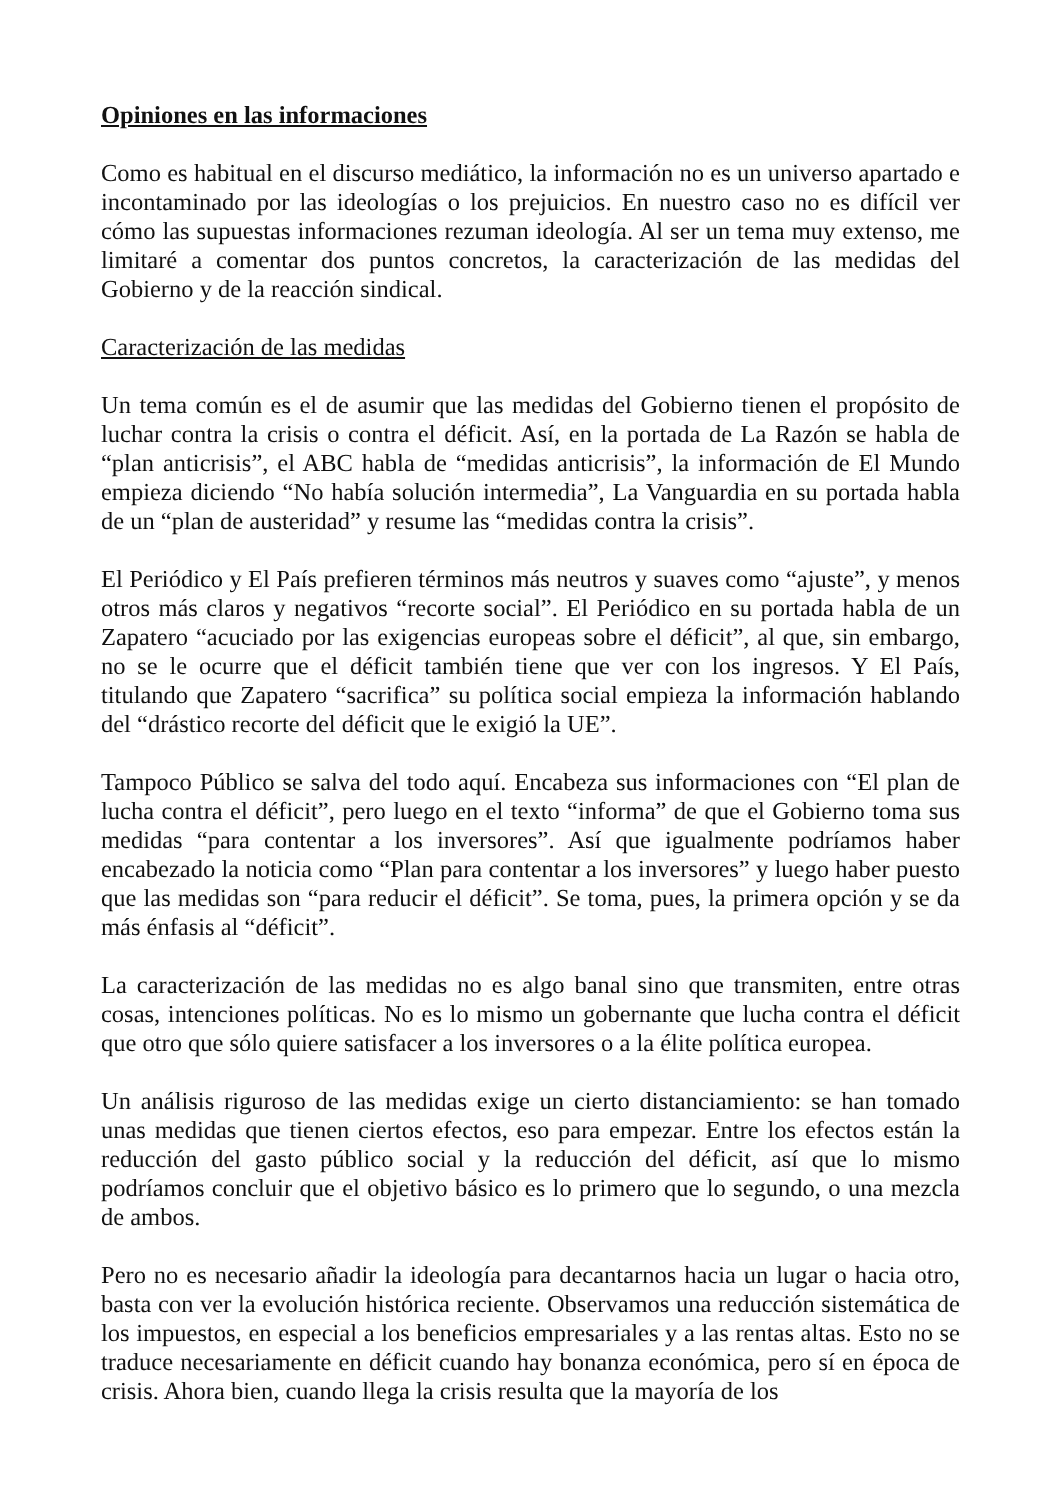Opiniones en las informaciones
Como es habitual en el discurso mediático, la información no es un universo apartado e incontaminado por las ideologías o los prejuicios. En nuestro caso no es difícil ver cómo las supuestas informaciones rezuman ideología. Al ser un tema muy extenso, me limitaré a comentar dos puntos concretos, la caracterización de las medidas del Gobierno y de la reacción sindical.
Caracterización de las medidas
Un tema común es el de asumir que las medidas del Gobierno tienen el propósito de luchar contra la crisis o contra el déficit. Así, en la portada de La Razón se habla de “plan anticrisis”, el ABC habla de “medidas anticrisis”, la información de El Mundo empieza diciendo “No había solución intermedia”, La Vanguardia en su portada habla de un “plan de austeridad” y resume las “medidas contra la crisis”.
El Periódico y El País prefieren términos más neutros y suaves como “ajuste”, y menos otros más claros y negativos “recorte social”. El Periódico en su portada habla de un Zapatero “acuciado por las exigencias europeas sobre el déficit”, al que, sin embargo, no se le ocurre que el déficit también tiene que ver con los ingresos. Y El País, titulando que Zapatero “sacrifica” su política social empieza la información hablando del “drástico recorte del déficit que le exigió la UE”.
Tampoco Público se salva del todo aquí. Encabeza sus informaciones con “El plan de lucha contra el déficit”, pero luego en el texto “informa” de que el Gobierno toma sus medidas “para contentar a los inversores”. Así que igualmente podríamos haber encabezado la noticia como “Plan para contentar a los inversores” y luego haber puesto que las medidas son “para reducir el déficit”. Se toma, pues, la primera opción y se da más énfasis al “déficit”.
La caracterización de las medidas no es algo banal sino que transmiten, entre otras cosas, intenciones políticas. No es lo mismo un gobernante que lucha contra el déficit que otro que sólo quiere satisfacer a los inversores o a la élite política europea.
Un análisis riguroso de las medidas exige un cierto distanciamiento: se han tomado unas medidas que tienen ciertos efectos, eso para empezar. Entre los efectos están la reducción del gasto público social y la reducción del déficit, así que lo mismo podríamos concluir que el objetivo básico es lo primero que lo segundo, o una mezcla de ambos.
Pero no es necesario añadir la ideología para decantarnos hacia un lugar o hacia otro, basta con ver la evolución histórica reciente. Observamos una reducción sistemática de los impuestos, en especial a los beneficios empresariales y a las rentas altas. Esto no se traduce necesariamente en déficit cuando hay bonanza económica, pero sí en época de crisis. Ahora bien, cuando llega la crisis resulta que la mayoría de los